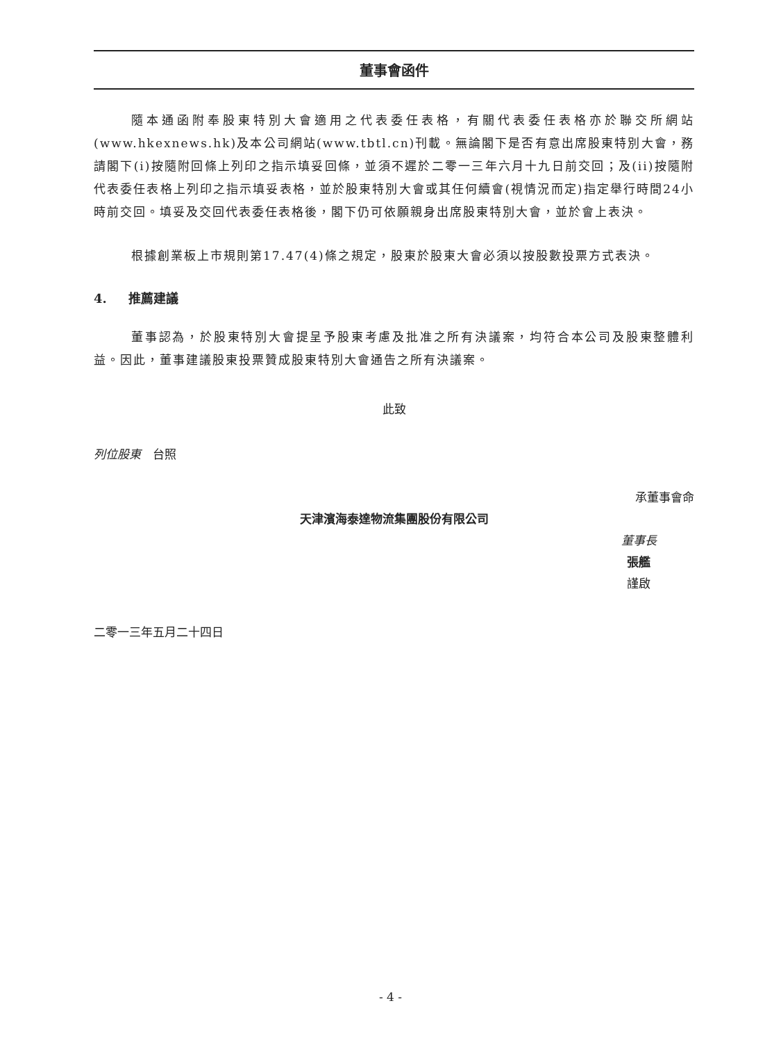董事會函件
隨本通函附奉股東特別大會適用之代表委任表格，有關代表委任表格亦於聯交所網站(www.hkexnews.hk)及本公司網站(www.tbtl.cn)刊載。無論閣下是否有意出席股東特別大會，務請閣下(i)按隨附回條上列印之指示填妥回條，並須不遲於二零一三年六月十九日前交回；及(ii)按隨附代表委任表格上列印之指示填妥表格，並於股東特別大會或其任何續會(視情況而定)指定舉行時間24小時前交回。填妥及交回代表委任表格後，閣下仍可依願親身出席股東特別大會，並於會上表決。
根據創業板上市規則第17.47(4)條之規定，股東於股東大會必須以按股數投票方式表決。
4. 推薦建議
董事認為，於股東特別大會提呈予股東考慮及批准之所有決議案，均符合本公司及股東整體利益。因此，董事建議股東投票贊成股東特別大會通告之所有決議案。
此致
列位股東　台照
承董事會命
天津濱海泰達物流集團股份有限公司
董事長
張艦
謹啟
二零一三年五月二十四日
- 4 -